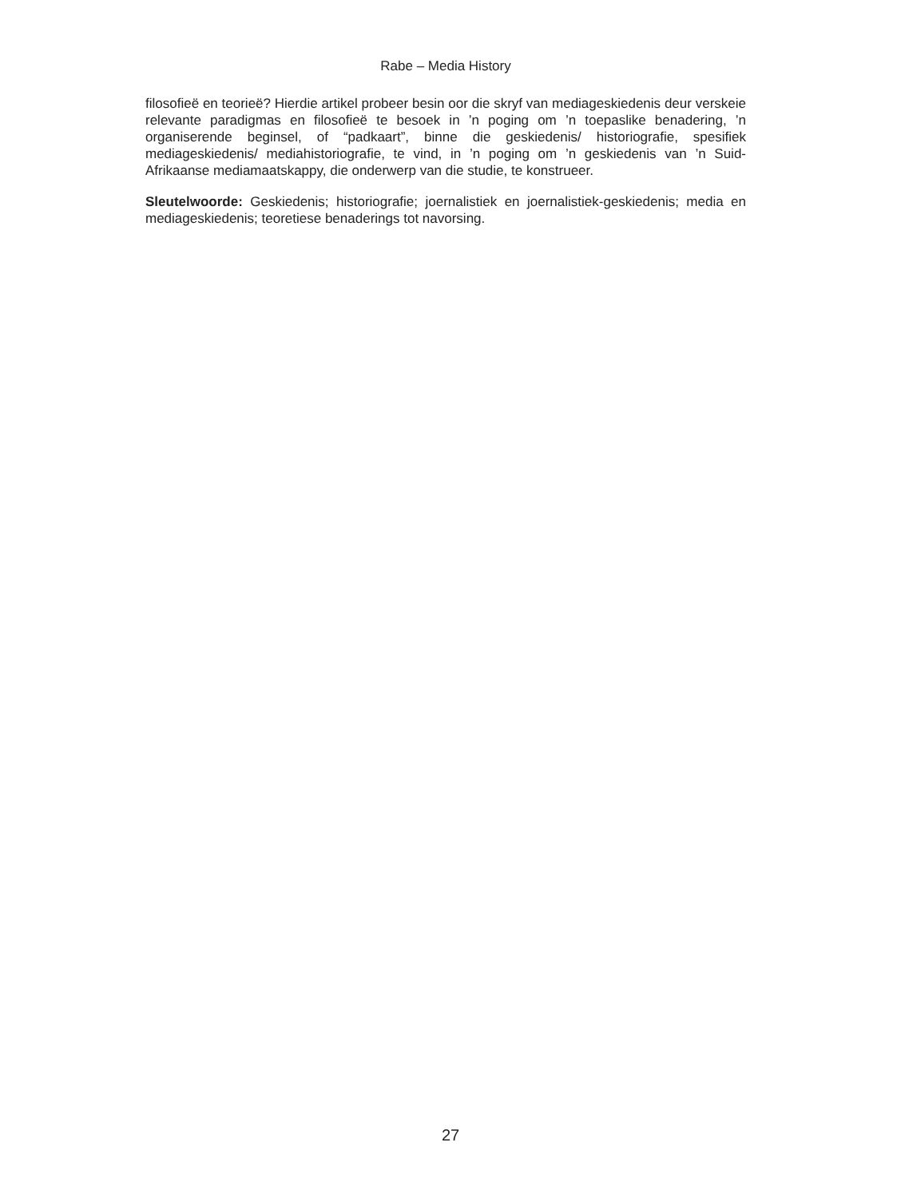Rabe – Media History
filosofieë en teorieë? Hierdie artikel probeer besin oor die skryf van mediageskiedenis deur verskeie relevante paradigmas en filosofieë te besoek in ’n poging om ’n toepaslike benadering, ’n organiserende beginsel, of “padkaart”, binne die geskiedenis/ historiografie, spesifiek mediageskiedenis/ mediahistoriografie, te vind, in ’n poging om ’n geskiedenis van ’n Suid-Afrikaanse mediamaatskappy, die onderwerp van die studie, te konstrueer.
Sleutelwoorde: Geskiedenis; historiografie; joernalistiek en joernalistiek-geskiedenis; media en mediageskiedenis; teoretiese benaderings tot navorsing.
27